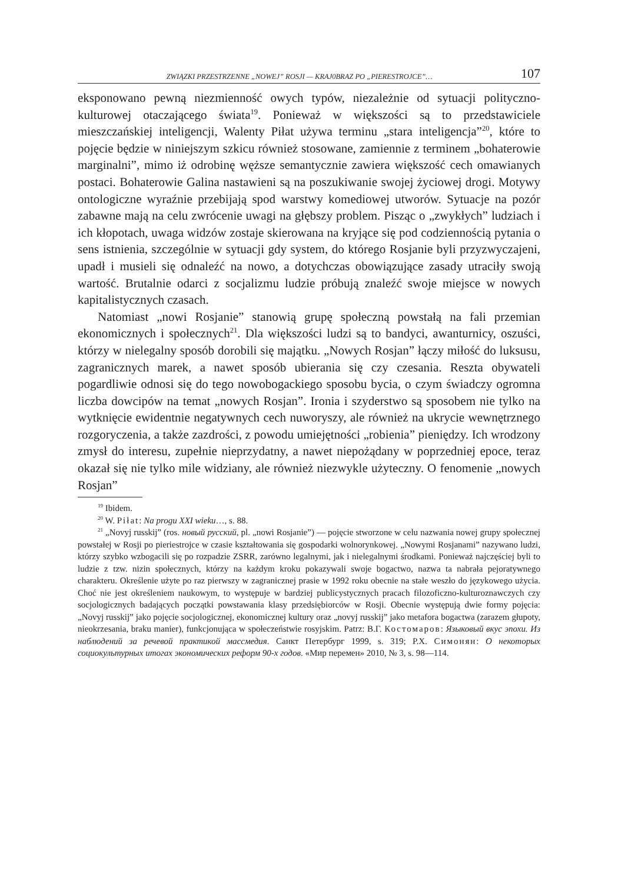ZWIĄZKI PRZESTRZENNE „NOWEJ” ROSJI — KRAJ0BRAZ PO „PIERESTROJCE”… 107
eksponowano pewną niezmienność owych typów, niezależnie od sytuacji polityczno-kulturowej otaczającego świata<sup>19</sup>. Ponieważ w większości są to przedstawiciele mieszczańskiej inteligencji, Walenty Piłat używa terminu „stara inteligencja”<sup>20</sup>, które to pojęcie będzie w niniejszym szkicu również stosowane, zamiennie z terminem „bohaterowie marginalni”, mimo iż odrobinę węższe semantycznie zawiera większość cech omawianych postaci. Bohaterowie Galina nastawieni są na poszukiwanie swojej życiowej drogi. Motywy ontologiczne wyraźnie przebijają spod warstwy komediowej utworów. Sytuacje na pozór zabawne mają na celu zwrócenie uwagi na głębszy problem. Pisząc o „zwykłych” ludziach i ich kłopotach, uwaga widzów zostaje skierowana na kryjące się pod codziennością pytania o sens istnienia, szczególnie w sytuacji gdy system, do którego Rosjanie byli przyzwyczajeni, upadł i musieli się odnaleźć na nowo, a dotychczas obowiązujące zasady utraciły swoją wartość. Brutalnie odarci z socjalizmu ludzie próbują znaleźć swoje miejsce w nowych kapitalistycznych czasach.
Natomiast „nowi Rosjanie” stanowią grupę społeczną powstałą na fali przemian ekonomicznych i społecznych<sup>21</sup>. Dla większości ludzi są to bandyci, awanturnicy, oszuści, którzy w nielegalny sposób dorobili się majątku. „Nowych Rosjan” łączy miłość do luksusu, zagranicznych marek, a nawet sposób ubierania się czy czesania. Reszta obywateli pogardliwie odnosi się do tego nowobogackiego sposobu bycia, o czym świadczy ogromna liczba dowcipów na temat „nowych Rosjan”. Ironia i szyderstwo są sposobem nie tylko na wytknięcie ewidentnie negatywnych cech nuworyszy, ale również na ukrycie wewnętrznego rozgoryczenia, a także zazdrości, z powodu umiejętności „robienia” pieniędzy. Ich wrodzony zmysł do interesu, zupełnie nieprzydatny, a nawet niepożądany w poprzedniej epoce, teraz okazał się nie tylko mile widziany, ale również niezwykle użyteczny. O fenomenie „nowych Rosjan”
<sup>19</sup> Ibidem.
<sup>20</sup> W. Piłat: Na progu XXI wieku…, s. 88.
<sup>21</sup> „Novyj russkij” (ros. новый русский, pl. „nowi Rosjanie”) — pojęcie stworzone w celu nazwania nowej grupy społecznej powstałej w Rosji po pieriestrojce w czasie kształtowania się gospodarki wolnorynkowej. „Nowymi Rosjanami” nazywano ludzi, którzy szybko wzbogacili się po rozpadzie ZSRR, zarówno legalnymi, jak i nielegalnymi środkami. Ponieważ najczęściej byli to ludzie z tzw. nizin społecznych, którzy na każdym kroku pokazywali swoje bogactwo, nazwa ta nabrała pejoratywnego charakteru. Określenie użyte po raz pierwszy w zagranicznej prasie w 1992 roku obecnie na stałe weszło do językowego użycia. Choć nie jest określeniem naukowym, to występuje w bardziej publicystycznych pracach filozoficzno-kulturoznawczych czy socjologicznych badających początki powstawania klasy przedsiębiorców w Rosji. Obecnie występują dwie formy pojęcia: „Novyj russkij” jako pojęcie socjologicznej, ekonomicznej kultury oraz „novyj russkij” jako metafora bogactwa (zarazem głupoty, nieokrzesania, braku manier), funkcjonująca w społeczeństwie rosyjskim. Patrz: В.Г. Костомаров: Языковый вкус эпохи. Из наблюдений за речевой практикой массмедия. Санкт Петербург 1999, s. 319; Р.Х. Симонян: О некоторых социокультурных итогах экономических реформ 90-х годов. «Мир перемен» 2010, № 3, s. 98—114.